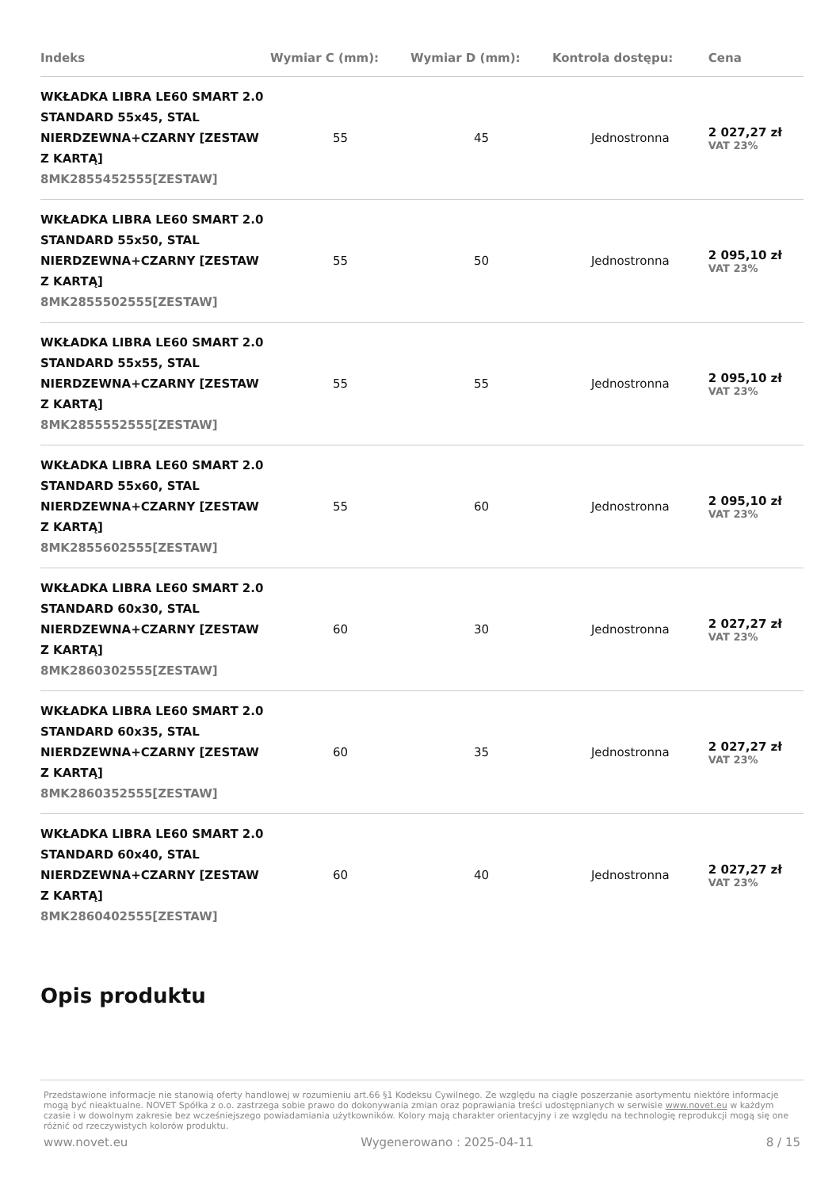| Indeks | Wymiar C (mm): | Wymiar D (mm): | Kontrola dostępu: | Cena |
| --- | --- | --- | --- | --- |
| WKŁADKA LIBRA LE60 SMART 2.0 STANDARD 55x45, STAL NIERDZEWNA+CZARNY [ZESTAW Z KARTĄ] 8MK2855452555[ZESTAW] | 55 | 45 | Jednostronna | 2 027,27 zł VAT 23% |
| WKŁADKA LIBRA LE60 SMART 2.0 STANDARD 55x50, STAL NIERDZEWNA+CZARNY [ZESTAW Z KARTĄ] 8MK2855502555[ZESTAW] | 55 | 50 | Jednostronna | 2 095,10 zł VAT 23% |
| WKŁADKA LIBRA LE60 SMART 2.0 STANDARD 55x55, STAL NIERDZEWNA+CZARNY [ZESTAW Z KARTĄ] 8MK2855552555[ZESTAW] | 55 | 55 | Jednostronna | 2 095,10 zł VAT 23% |
| WKŁADKA LIBRA LE60 SMART 2.0 STANDARD 55x60, STAL NIERDZEWNA+CZARNY [ZESTAW Z KARTĄ] 8MK2855602555[ZESTAW] | 55 | 60 | Jednostronna | 2 095,10 zł VAT 23% |
| WKŁADKA LIBRA LE60 SMART 2.0 STANDARD 60x30, STAL NIERDZEWNA+CZARNY [ZESTAW Z KARTĄ] 8MK2860302555[ZESTAW] | 60 | 30 | Jednostronna | 2 027,27 zł VAT 23% |
| WKŁADKA LIBRA LE60 SMART 2.0 STANDARD 60x35, STAL NIERDZEWNA+CZARNY [ZESTAW Z KARTĄ] 8MK2860352555[ZESTAW] | 60 | 35 | Jednostronna | 2 027,27 zł VAT 23% |
| WKŁADKA LIBRA LE60 SMART 2.0 STANDARD 60x40, STAL NIERDZEWNA+CZARNY [ZESTAW Z KARTĄ] 8MK2860402555[ZESTAW] | 60 | 40 | Jednostronna | 2 027,27 zł VAT 23% |
Opis produktu
Przedstawione informacje nie stanowią oferty handlowej w rozumieniu art.66 §1 Kodeksu Cywilnego. Ze względu na ciągłe poszerzanie asortymentu niektóre informacje mogą być nieaktualne. NOVET Spółka z o.o. zastrzega sobie prawo do dokonywania zmian oraz poprawiania treści udostępnianych w serwisie www.novet.eu w każdym czasie i w dowolnym zakresie bez wcześniejszego powiadamiania użytkowników. Kolory mają charakter orientacyjny i ze względu na technologię reprodukcji mogą się one różnić od rzeczywistych kolorów produktu.
www.novet.eu Wygenerowano : 2025-04-11 8 / 15